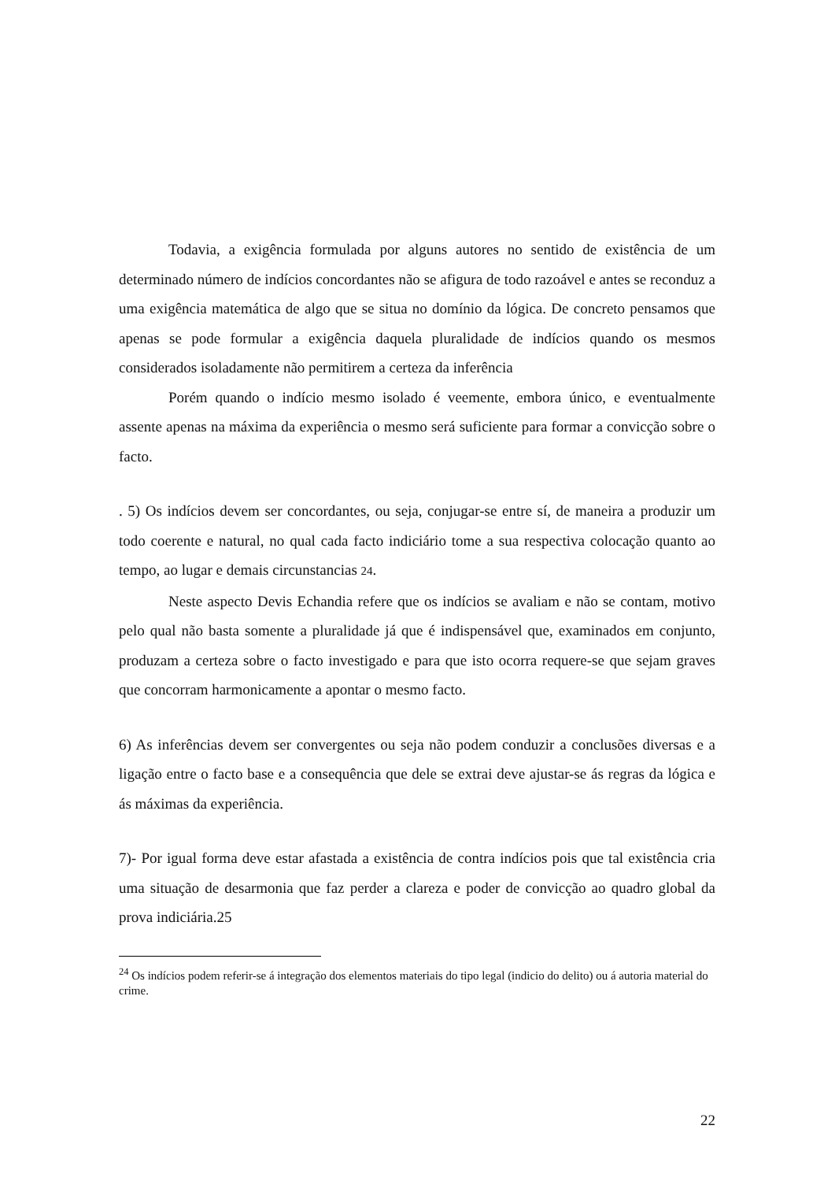Todavia, a exigência formulada por alguns autores no sentido de existência de um determinado número de indícios concordantes não se afigura de todo razoável e antes se reconduz a uma exigência matemática de algo que se situa no domínio da lógica. De concreto pensamos que apenas se pode formular a exigência daquela pluralidade de indícios quando os mesmos considerados isoladamente não permitirem a certeza da inferência
Porém quando o indício mesmo isolado é veemente, embora único, e eventualmente assente apenas na máxima da experiência o mesmo será suficiente para formar a convicção sobre o facto.
. 5) Os indícios devem ser concordantes, ou seja, conjugar-se entre sí, de maneira a produzir um todo coerente e natural, no qual cada facto indiciário tome a sua respectiva colocação quanto ao tempo, ao lugar e demais circunstancias 24.
Neste aspecto Devis Echandia refere que os indícios se avaliam e não se contam, motivo pelo qual não basta somente a pluralidade já que é indispensável que, examinados em conjunto, produzam a certeza sobre o facto investigado e para que isto ocorra requere-se que sejam graves que concorram harmonicamente a apontar o mesmo facto.
6) As inferências devem ser convergentes ou seja não podem conduzir a conclusões diversas e a ligação entre o facto base e a consequência que dele se extrai deve ajustar-se ás regras da lógica e ás máximas da experiência.
7)- Por igual forma deve estar afastada a existência de contra indícios pois que tal existência cria uma situação de desarmonia que faz perder a clareza e poder de convicção ao quadro global da prova indiciária.25
<sup>24</sup> Os indícios podem referir-se á integração dos elementos materiais do tipo legal (indicio do delito) ou á autoria material do crime.
22